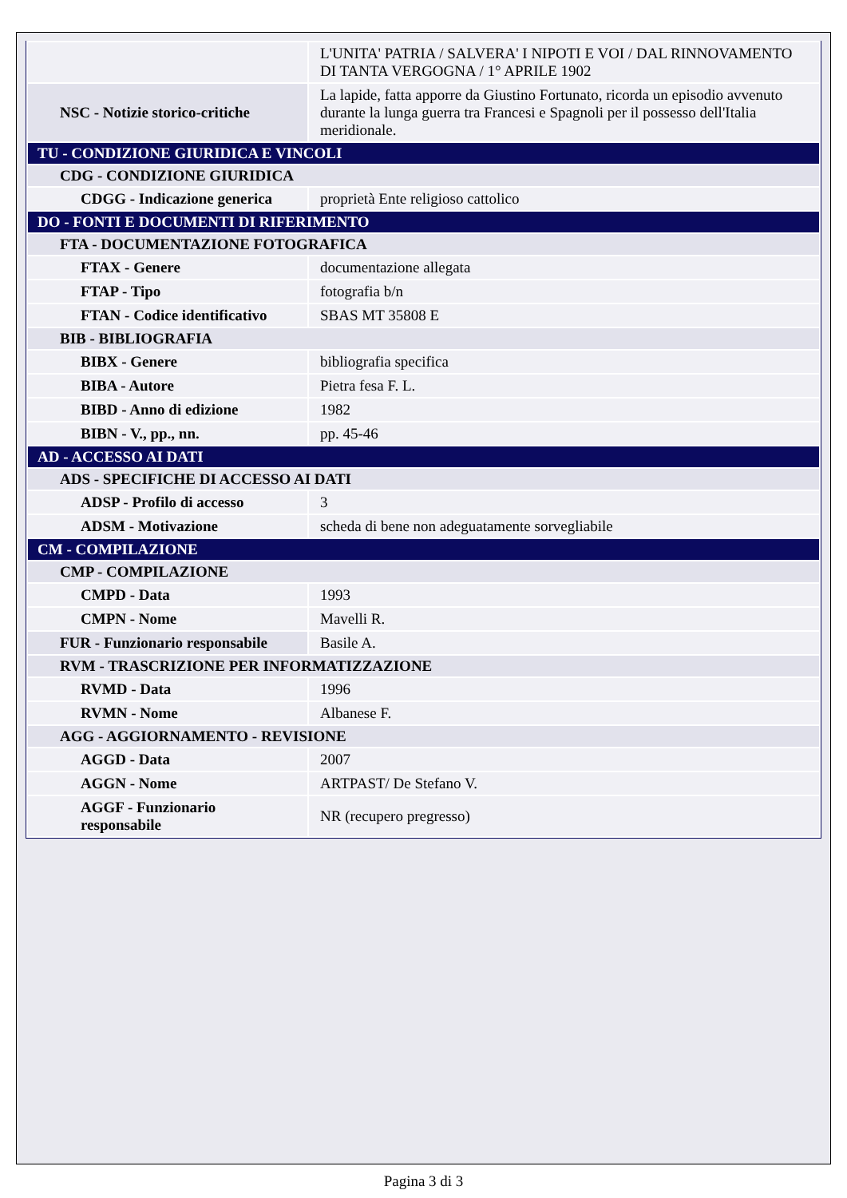| | L'UNITA' PATRIA / SALVERA' I NIPOTI E VOI / DAL RINNOVAMENTO DI TANTA VERGOGNA / 1° APRILE 1902 |
| NSC - Notizie storico-critiche | La lapide, fatta apporre da Giustino Fortunato, ricorda un episodio avvenuto durante la lunga guerra tra Francesi e Spagnoli per il possesso dell'Italia meridionale. |
| TU - CONDIZIONE GIURIDICA E VINCOLI | |
| CDG - CONDIZIONE GIURIDICA | |
| CDGG - Indicazione generica | proprietà Ente religioso cattolico |
| DO - FONTI E DOCUMENTI DI RIFERIMENTO | |
| FTA - DOCUMENTAZIONE FOTOGRAFICA | |
| FTAX - Genere | documentazione allegata |
| FTAP - Tipo | fotografia b/n |
| FTAN - Codice identificativo | SBAS MT 35808 E |
| BIB - BIBLIOGRAFIA | |
| BIBX - Genere | bibliografia specifica |
| BIBA - Autore | Pietra fesa F. L. |
| BIBD - Anno di edizione | 1982 |
| BIBN - V., pp., nn. | pp. 45-46 |
| AD - ACCESSO AI DATI | |
| ADS - SPECIFICHE DI ACCESSO AI DATI | |
| ADSP - Profilo di accesso | 3 |
| ADSM - Motivazione | scheda di bene non adeguatamente sorvegliabile |
| CM - COMPILAZIONE | |
| CMP - COMPILAZIONE | |
| CMPD - Data | 1993 |
| CMPN - Nome | Mavelli R. |
| FUR - Funzionario responsabile | Basile A. |
| RVM - TRASCRIZIONE PER INFORMATIZZAZIONE | |
| RVMD - Data | 1996 |
| RVMN - Nome | Albanese F. |
| AGG - AGGIORNAMENTO - REVISIONE | |
| AGGD - Data | 2007 |
| AGGN - Nome | ARTPAST/ De Stefano V. |
| AGGF - Funzionario responsabile | NR (recupero pregresso) |
Pagina 3 di 3